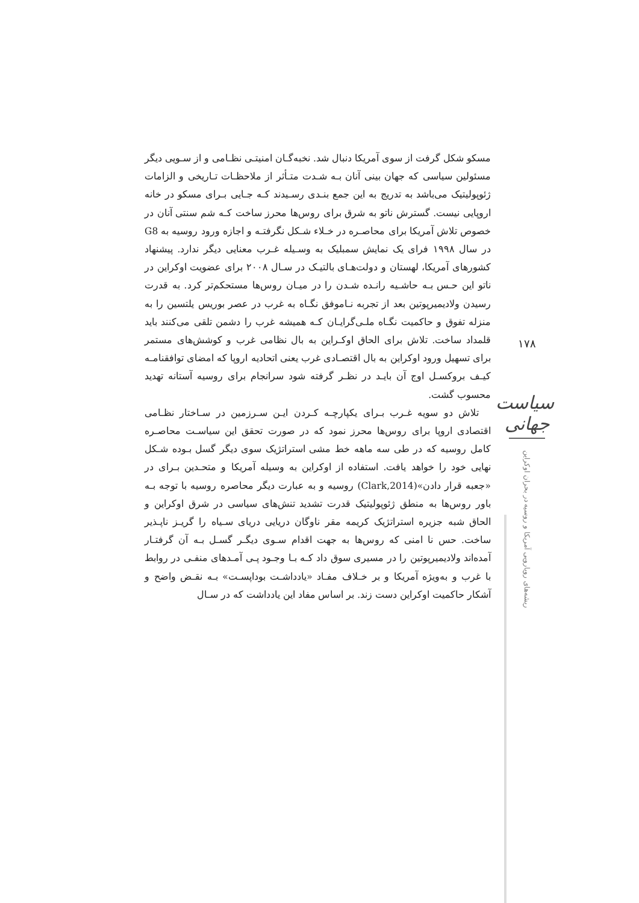مسکو شکل گرفت از سوی آمریکا دنبال شد. نخبه‌گـان امنیتـی نظـامی و از سـویی دیگر مسئولین سیاسی که جهان بینی آنان بـه شـدت متـأثر از ملاحظـات تـاریخی و الزامات ژئوپولیتیک می‌باشد به تدریج به این جمع بنـدی رسـیدند کـه جـایی بـرای مسکو در خانه اروپایی نیست. گسترش ناتو به شرق برای روس‌ها محرز ساخت کـه شم سنتی آنان در خصوص تلاش آمریکا برای محاصـره در خـلاء شـکل نگرفتـه و اجازه ورود روسیه به G8 در سال ۱۹۹۸ فرای یک نمایش سمبلیک به وسـیله غـرب معنایی دیگر ندارد. پیشنهاد کشورهای آمریکا، لهستان و دولت‌هـای بالتیـک در سـال ۲۰۰۸ برای عضویت اوکراین در ناتو این حـس بـه حاشـیه رانـده شـدن را در میـان روس‌ها مستحکم‌تر کرد. به قدرت رسیدن ولادیمیرپوتین بعد از تجربه نـاموفق نگـاه به غرب در عصر بوریس یلتسین را به منزله تفوق و حاکمیت نگـاه ملـی‌گرایـان کـه همیشه غرب را دشمن تلقی می‌کنند باید قلمداد ساخت. تلاش برای الحاق اوکـراین به بال نظامی غرب و کوشش‌های مستمر برای تسهیل ورود اوکراین به بال اقتصـادی غرب یعنی اتحادیه اروپا که امضای توافقنامـه کیـف بروکسـل اوج آن بایـد در نظـر گرفته شود سرانجام برای روسیه آستانه تهدید محسوب گشت.
تلاش دو سویه غـرب بـرای یکپارچـه کـردن ایـن سـرزمین در سـاختار نظـامی اقتصادی اروپا برای روس‌ها محرز نمود که در صورت تحقق این سیاسـت محاصـره کامل روسیه که در طی سه ماهه خط مشی استراتژیک سوی دیگر گسل بـوده شـکل نهایی خود را خواهد یافت. استفاده از اوکراین به وسیله آمریکا و متحـدین بـرای در «جعبه قرار دادن»(Clark,2014) روسیه و به عبارت دیگر محاصره روسیه با توجه بـه باور روس‌ها به منطق ژئوپولیتیک قدرت تشدید تنش‌های سیاسی در شرق اوکراین و الحاق شبه جزیره استراتژیک کریمه مقر ناوگان دریایی دریای سـیاه را گریـز ناپـذیر ساخت. حس نا امنی که روس‌ها به جهت اقدام سـوی دیگـر گسـل بـه آن گرفتـار آمده‌اند ولادیمیرپوتین را در مسیری سوق داد کـه بـا وجـود پـی آمـدهای منفـی در روابط با غرب و به‌ویژه آمریکا و بر خـلاف مفـاد «یادداشـت بوداپسـت» بـه نقـض واضح و آشکار حاکمیت اوکراین دست زند. بر اساس مفاد این یادداشت که در سـال
۱۷۸
سیاست جهانی
ریشه‌های رویارویی آمریکا و روسیه در بحران اوکراین